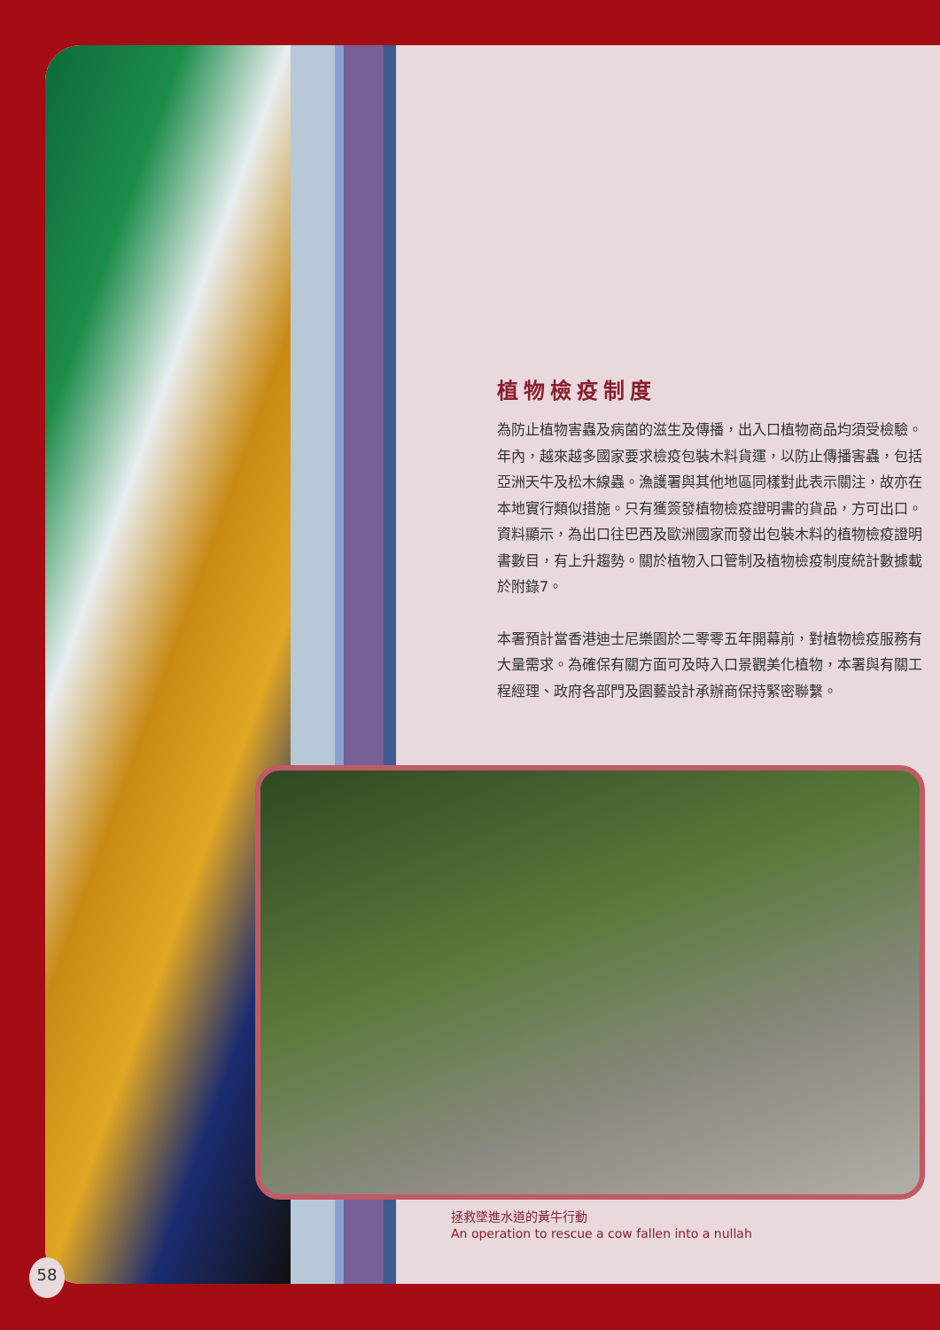植物檢疫制度
為防止植物害蟲及病菌的滋生及傳播，出入口植物商品均須受檢驗。年內，越來越多國家要求檢疫包裝木料貨運，以防止傳播害蟲，包括亞洲天牛及松木線蟲。漁護署與其他地區同樣對此表示關注，故亦在本地實行類似措施。只有獲簽發植物檢疫證明書的貨品，方可出口。資料顯示，為出口往巴西及歐洲國家而發出包裝木料的植物檢疫證明書數目，有上升趨勢。關於植物入口管制及植物檢疫制度統計數據載於附錄7。
本署預計當香港迪士尼樂園於二零零五年開幕前，對植物檢疫服務有大量需求。為確保有關方面可及時入口景觀美化植物，本署與有關工程經理、政府各部門及園藝設計承辦商保持緊密聯繫。
拯救墜進水道的黃牛行動
An operation to rescue a cow fallen into a nullah
58